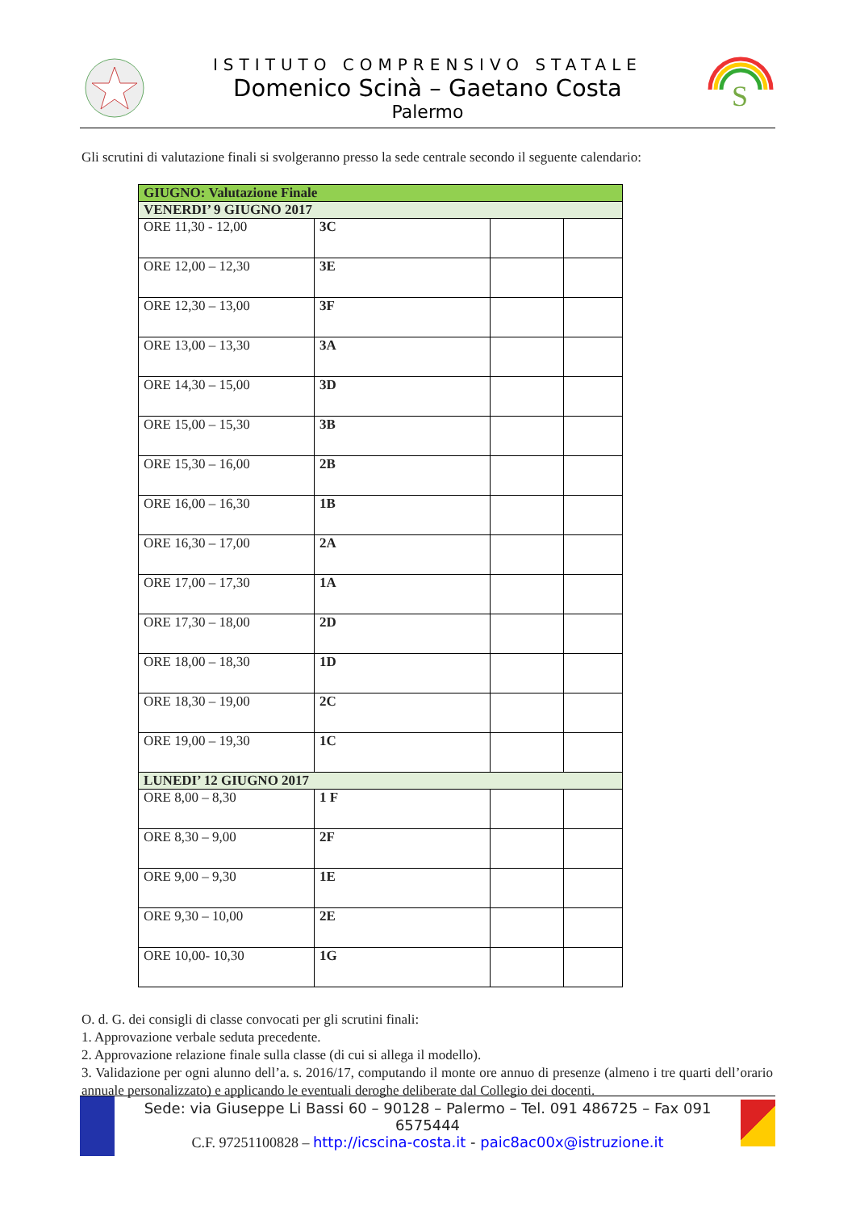ISTITUTO COMPRENSIVO STATALE
Domenico Scinà – Gaetano Costa
Palermo
S
Gli scrutini di valutazione finali si svolgeranno presso la sede centrale secondo il seguente calendario:
| GIUGNO: Valutazione Finale | | | |
| --- | --- | --- | --- |
| VENERDI’ 9 GIUGNO 2017 | | | |
| ORE 11,30 - 12,00 | 3C | | |
| ORE 12,00 – 12,30 | 3E | | |
| ORE 12,30 – 13,00 | 3F | | |
| ORE 13,00 – 13,30 | 3A | | |
| ORE 14,30 – 15,00 | 3D | | |
| ORE 15,00 – 15,30 | 3B | | |
| ORE 15,30 – 16,00 | 2B | | |
| ORE 16,00 – 16,30 | 1B | | |
| ORE 16,30 – 17,00 | 2A | | |
| ORE 17,00 – 17,30 | 1A | | |
| ORE 17,30 – 18,00 | 2D | | |
| ORE 18,00 – 18,30 | 1D | | |
| ORE 18,30 – 19,00 | 2C | | |
| ORE 19,00 – 19,30 | 1C | | |
| LUNEDI’ 12 GIUGNO 2017 | | | |
| ORE 8,00 – 8,30 | 1 F | | |
| ORE 8,30 – 9,00 | 2F | | |
| ORE 9,00 – 9,30 | 1E | | |
| ORE 9,30 – 10,00 | 2E | | |
| ORE 10,00- 10,30 | 1G | | |
O. d. G. dei consigli di classe convocati per gli scrutini finali:
1. Approvazione verbale seduta precedente.
2. Approvazione relazione finale sulla classe (di cui si allega il modello).
3. Validazione per ogni alunno dell’a. s. 2016/17, computando il monte ore annuo di presenze (almeno i tre quarti dell’orario annuale personalizzato) e applicando le eventuali deroghe deliberate dal Collegio dei docenti.
Sede: via Giuseppe Li Bassi 60 – 90128 – Palermo – Tel. 091 486725 – Fax 091 6575444
C.F. 97251100828 – http://icscina-costa.it - paic8ac00x@istruzione.it